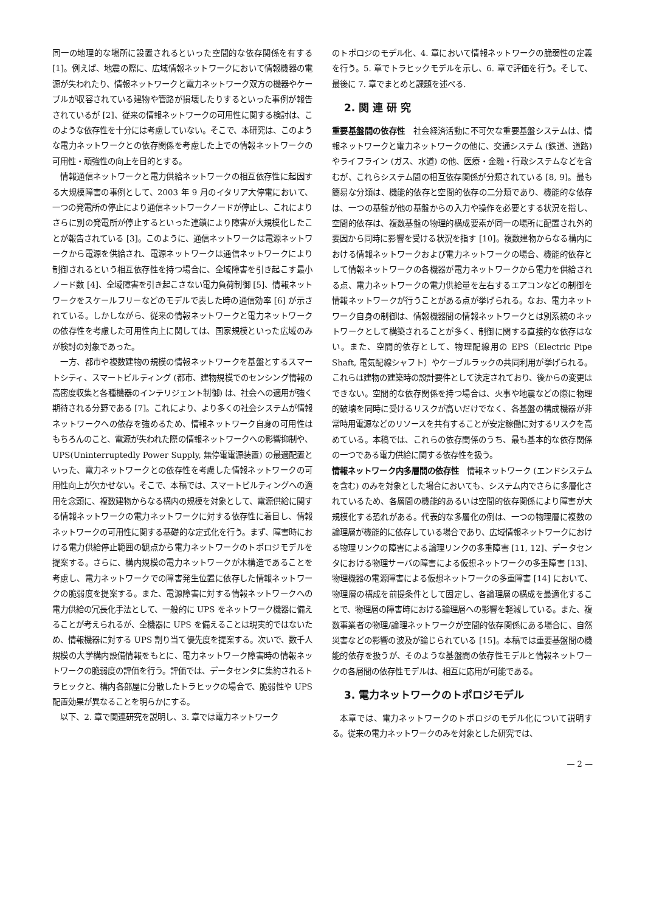同一の地理的な場所に設置されるといった空間的な依存関係を有する [1]。例えば、地震の際に、広域情報ネットワークにおいて情報機器の電源が失われたり、情報ネットワークと電力ネットワーク双方の機器やケーブルが収容されている建物や管路が損壊したりするといった事例が報告されているが [2]、従来の情報ネットワークの可用性に関する検討は、このような依存性を十分には考慮していない。そこで、本研究は、このような電力ネットワークとの依存関係を考慮した上での情報ネットワークの可用性・頑強性の向上を目的とする。
情報通信ネットワークと電力供給ネットワークの相互依存性に起因する大規模障害の事例として、2003 年 9 月のイタリア大停電において、一つの発電所の停止により通信ネットワークノードが停止し、これによりさらに別の発電所が停止するといった連鎖により障害が大規模化したことが報告されている [3]。このように、通信ネットワークは電源ネットワークから電源を供給され、電源ネットワークは通信ネットワークにより制御されるという相互依存性を持つ場合に、全域障害を引き起こす最小ノード数 [4]、全域障害を引き起こさない電力負荷制御 [5]、情報ネットワークをスケールフリーなどのモデルで表した時の通信効率 [6] が示されている。しかしながら、従来の情報ネットワークと電力ネットワークの依存性を考慮した可用性向上に関しては、国家規模といった広域のみが検討の対象であった。
一方、都市や複数建物の規模の情報ネットワークを基盤とするスマートシティ、スマートビルティング (都市、建物規模でのセンシング情報の高密度収集と各種機器のインテリジェント制御) は、社会への適用が強く期待される分野である [7]。これにより、より多くの社会システムが情報ネットワークへの依存を強めるため、情報ネットワーク自身の可用性はもちろんのこと、電源が失われた際の情報ネットワークへの影響抑制や、UPS(Uninterruptedly Power Supply, 無停電電源装置) の最適配置といった、電力ネットワークとの依存性を考慮した情報ネットワークの可用性向上が欠かせない。そこで、本稿では、スマートビルティングへの適用を念頭に、複数建物からなる構内の規模を対象として、電源供給に関する情報ネットワークの電力ネットワークに対する依存性に着目し、情報ネットワークの可用性に関する基礎的な定式化を行う。まず、障害時における電力供給停止範囲の観点から電力ネットワークのトポロジモデルを提案する。さらに、構内規模の電力ネットワークが木構造であることを考慮し、電力ネットワークでの障害発生位置に依存した情報ネットワークの脆弱度を提案する。また、電源障害に対する情報ネットワークへの電力供給の冗長化手法として、一般的に UPS をネットワーク機器に備えることが考えられるが、全機器に UPS を備えることは現実的ではないため、情報機器に対する UPS 割り当て優先度を提案する。次いで、数千人規模の大学構内設備情報をもとに、電力ネットワーク障害時の情報ネットワークの脆弱度の評価を行う。評価では、データセンタに集約されるトラヒックと、構内各部屋に分散したトラヒックの場合で、脆弱性や UPS 配置効果が異なることを明らかにする。
以下、2. 章で関連研究を説明し、3. 章では電力ネットワーク
のトポロジのモデル化、4. 章において情報ネットワークの脆弱性の定義を行う。5. 章でトラヒックモデルを示し、6. 章で評価を行う。そして、最後に 7. 章でまとめと課題を述べる.
2. 関 連 研 究
重要基盤間の依存性　社会経済活動に不可欠な重要基盤システムは、情報ネットワークと電力ネットワークの他に、交通システム (鉄道、道路) やライフライン (ガス、水道) の他、医療・金融・行政システムなどを含むが、これらシステム間の相互依存関係が分類されている [8, 9]。最も簡易な分類は、機能的依存と空間的依存の二分類であり、機能的な依存は、一つの基盤が他の基盤からの入力や操作を必要とする状況を指し、空間的依存は、複数基盤の物理的構成要素が同一の場所に配置され外的要因から同時に影響を受ける状況を指す [10]。複数建物からなる構内における情報ネットワークおよび電力ネットワークの場合、機能的依存として情報ネットワークの各機器が電力ネットワークから電力を供給される点、電力ネットワークの電力供給量を左右するエアコンなどの制御を情報ネットワークが行うことがある点が挙げられる。なお、電力ネットワーク自身の制御は、情報機器間の情報ネットワークとは別系統のネットワークとして構築されることが多く、制御に関する直接的な依存はない。また、空間的依存として、物理配線用の EPS（Electric Pipe Shaft, 電気配線シャフト）やケーブルラックの共同利用が挙げられる。これらは建物の建築時の設計要件として決定されており、後からの変更はできない。空間的な依存関係を持つ場合は、火事や地震などの際に物理的破壊を同時に受けるリスクが高いだけでなく、各基盤の構成機器が非常時用電源などのリソースを共有することが安定稼働に対するリスクを高めている。本稿では、これらの依存関係のうち、最も基本的な依存関係の一つである電力供給に関する依存性を扱う。
情報ネットワーク内多層間の依存性　情報ネットワーク (エンドシステムを含む) のみを対象とした場合においても、システム内でさらに多層化されているため、各層間の機能的あるいは空間的依存関係により障害が大規模化する恐れがある。代表的な多層化の例は、一つの物理層に複数の論理層が機能的に依存している場合であり、広域情報ネットワークにおける物理リンクの障害による論理リンクの多重障害 [11, 12]、データセンタにおける物理サーバの障害による仮想ネットワークの多重障害 [13]、物理機器の電源障害による仮想ネットワークの多重障害 [14] において、物理層の構成を前提条件として固定し、各論理層の構成を最適化することで、物理層の障害時における論理層への影響を軽減している。また、複数事業者の物理/論理ネットワークが空間的依存関係にある場合に、自然災害などの影響の波及が論じられている [15]。本稿では重要基盤間の機能的依存を扱うが、そのような基盤間の依存性モデルと情報ネットワークの各層間の依存性モデルは、相互に応用が可能である。
3. 電力ネットワークのトポロジモデル
本章では、電力ネットワークのトポロジのモデル化について説明する。従来の電力ネットワークのみを対象とした研究では、
— 2 —